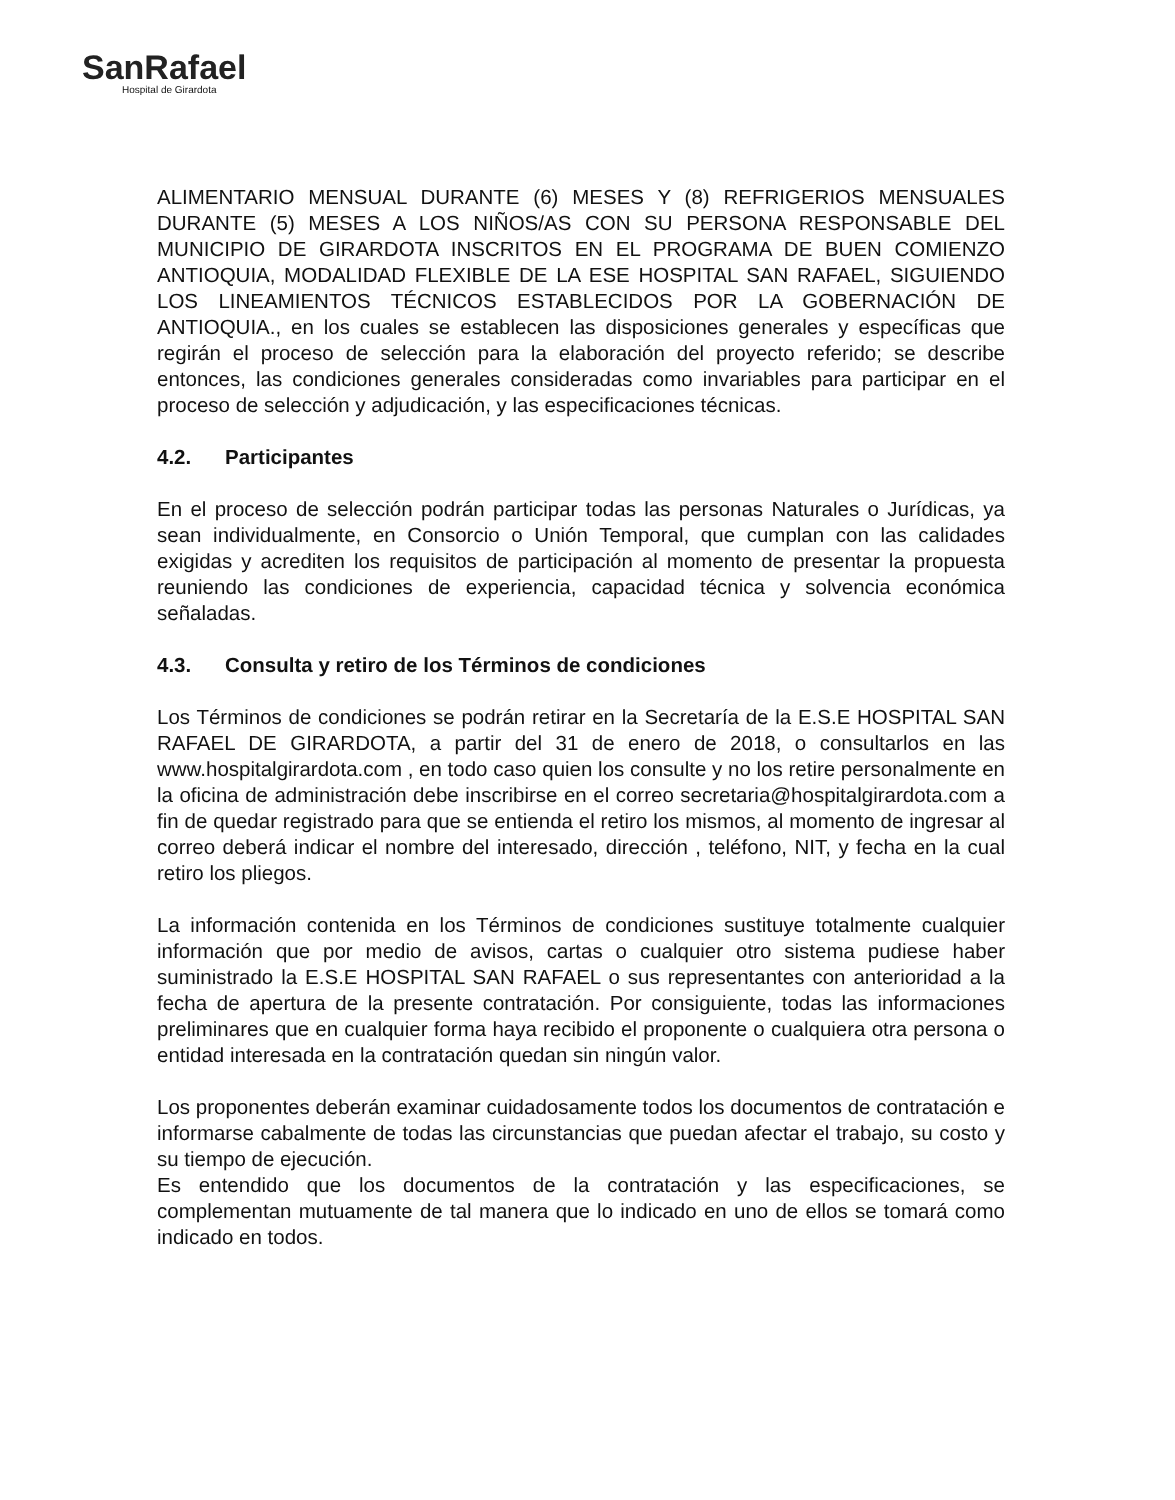SanRafael
Hospital de Girardota
ALIMENTARIO MENSUAL DURANTE (6) MESES Y (8) REFRIGERIOS MENSUALES DURANTE (5) MESES A LOS NIÑOS/AS CON SU PERSONA RESPONSABLE DEL MUNICIPIO DE GIRARDOTA INSCRITOS EN EL PROGRAMA DE BUEN COMIENZO ANTIOQUIA, MODALIDAD FLEXIBLE DE LA ESE HOSPITAL SAN RAFAEL, SIGUIENDO LOS LINEAMIENTOS TÉCNICOS ESTABLECIDOS POR LA GOBERNACIÓN DE ANTIOQUIA., en los cuales se establecen las disposiciones generales y específicas que regirán el proceso de selección para la elaboración del proyecto referido; se describe entonces, las condiciones generales consideradas como invariables para participar en el proceso de selección y adjudicación, y las especificaciones técnicas.
4.2. Participantes
En el proceso de selección podrán participar todas las personas Naturales o Jurídicas, ya sean individualmente, en Consorcio o Unión Temporal, que cumplan con las calidades exigidas y acrediten los requisitos de participación al momento de presentar la propuesta reuniendo las condiciones de experiencia, capacidad técnica y solvencia económica señaladas.
4.3. Consulta y retiro de los Términos de condiciones
Los Términos de condiciones se podrán retirar en la Secretaría de la E.S.E HOSPITAL SAN RAFAEL DE GIRARDOTA, a partir del 31 de enero de 2018, o consultarlos en las www.hospitalgirardota.com , en todo caso quien los consulte y no los retire personalmente en la oficina de administración debe inscribirse en el correo secretaria@hospitalgirardota.com a fin de quedar registrado para que se entienda el retiro los mismos, al momento de ingresar al correo deberá indicar el nombre del interesado, dirección , teléfono, NIT, y fecha en la cual retiro los pliegos.
La información contenida en los Términos de condiciones sustituye totalmente cualquier información que por medio de avisos, cartas o cualquier otro sistema pudiese haber suministrado la E.S.E HOSPITAL SAN RAFAEL o sus representantes con anterioridad a la fecha de apertura de la presente contratación. Por consiguiente, todas las informaciones preliminares que en cualquier forma haya recibido el proponente o cualquiera otra persona o entidad interesada en la contratación quedan sin ningún valor.
Los proponentes deberán examinar cuidadosamente todos los documentos de contratación e informarse cabalmente de todas las circunstancias que puedan afectar el trabajo, su costo y su tiempo de ejecución.
Es entendido que los documentos de la contratación y las especificaciones, se complementan mutuamente de tal manera que lo indicado en uno de ellos se tomará como indicado en todos.